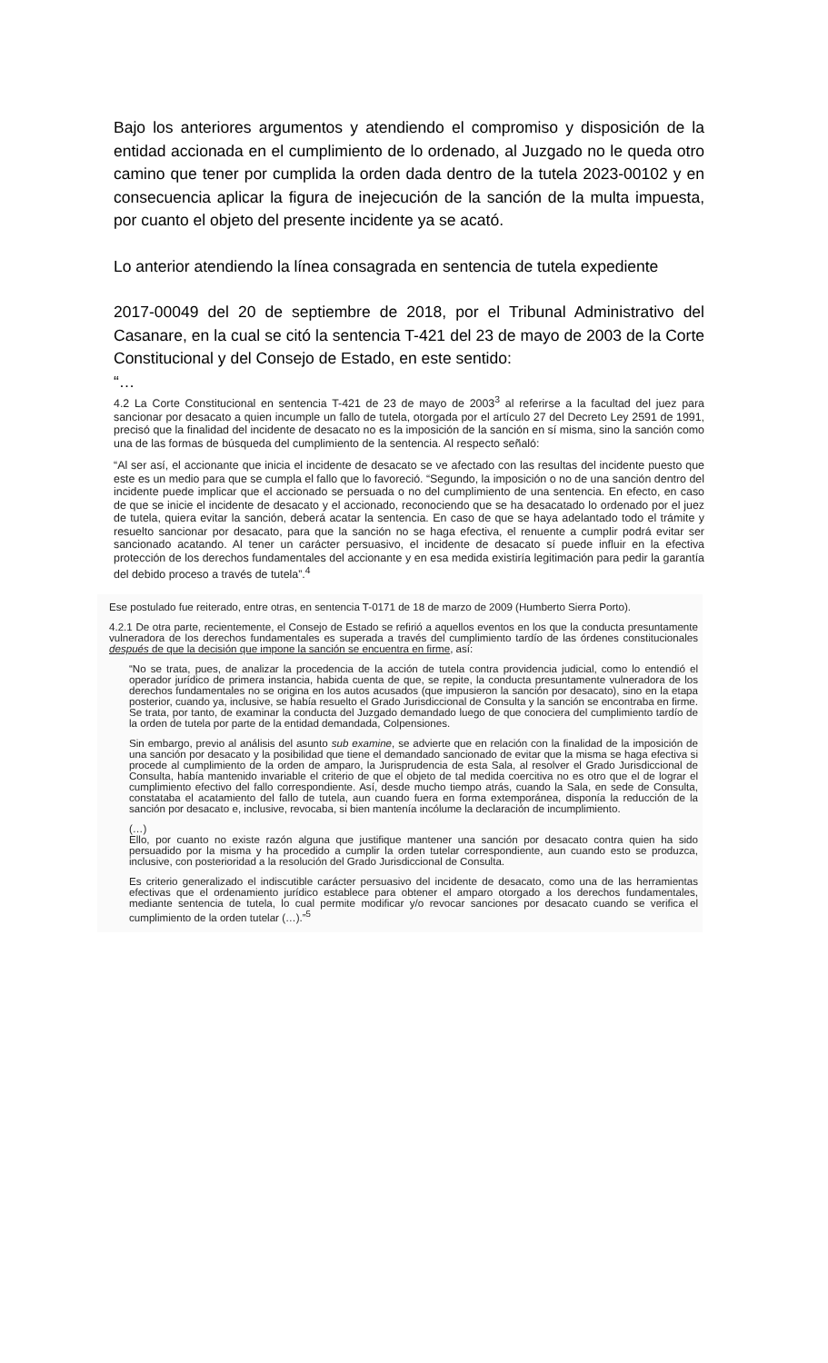Bajo los anteriores argumentos y atendiendo el compromiso y disposición de la entidad accionada en el cumplimiento de lo ordenado, al Juzgado no le queda otro camino que tener por cumplida la orden dada dentro de la tutela 2023-00102 y en consecuencia aplicar la figura de inejecución de la sanción de la multa impuesta, por cuanto el objeto del presente incidente ya se acató.
Lo anterior atendiendo la línea consagrada en sentencia de tutela expediente
2017-00049 del 20 de septiembre de 2018, por el Tribunal Administrativo del Casanare, en la cual se citó la sentencia T-421 del 23 de mayo de 2003 de la Corte Constitucional y del Consejo de Estado, en este sentido:
“…
4.2 La Corte Constitucional en sentencia T-421 de 23 de mayo de 2003<sup>3</sup> al referirse a la facultad del juez para sancionar por desacato a quien incumple un fallo de tutela, otorgada por el artículo 27 del Decreto Ley 2591 de 1991, precisó que la finalidad del incidente de desacato no es la imposición de la sanción en sí misma, sino la sanción como una de las formas de búsqueda del cumplimiento de la sentencia. Al respecto señaló:
“Al ser así, el accionante que inicia el incidente de desacato se ve afectado con las resultas del incidente puesto que este es un medio para que se cumpla el fallo que lo favoreció. “Segundo, la imposición o no de una sanción dentro del incidente puede implicar que el accionado se persuada o no del cumplimiento de una sentencia. En efecto, en caso de que se inicie el incidente de desacato y el accionado, reconociendo que se ha desacatado lo ordenado por el juez de tutela, quiera evitar la sanción, deberá acatar la sentencia. En caso de que se haya adelantado todo el trámite y resuelto sancionar por desacato, para que la sanción no se haga efectiva, el renuente a cumplir podrá evitar ser sancionado acatando. Al tener un carácter persuasivo, el incidente de desacato sí puede influir en la efectiva protección de los derechos fundamentales del accionante y en esa medida existiría legitimación para pedir la garantía del debido proceso a través de tutela”.<sup>4</sup>
Ese postulado fue reiterado, entre otras, en sentencia T-0171 de 18 de marzo de 2009 (Humberto Sierra Porto).
4.2.1 De otra parte, recientemente, el Consejo de Estado se refirió a aquellos eventos en los que la conducta presuntamente vulneradora de los derechos fundamentales es superada a través del cumplimiento tardío de las órdenes constitucionales después de que la decisión que impone la sanción se encuentra en firme, así:
“No se trata, pues, de analizar la procedencia de la acción de tutela contra providencia judicial, como lo entendió el operador jurídico de primera instancia, habida cuenta de que, se repite, la conducta presuntamente vulneradora de los derechos fundamentales no se origina en los autos acusados (que impusieron la sanción por desacato), sino en la etapa posterior, cuando ya, inclusive, se había resuelto el Grado Jurisdiccional de Consulta y la sanción se encontraba en firme. Se trata, por tanto, de examinar la conducta del Juzgado demandado luego de que conociera del cumplimiento tardío de la orden de tutela por parte de la entidad demandada, Colpensiones.
Sin embargo, previo al análisis del asunto sub examine, se advierte que en relación con la finalidad de la imposición de una sanción por desacato y la posibilidad que tiene el demandado sancionado de evitar que la misma se haga efectiva si procede al cumplimiento de la orden de amparo, la Jurisprudencia de esta Sala, al resolver el Grado Jurisdiccional de Consulta, había mantenido invariable el criterio de que el objeto de tal medida coercitiva no es otro que el de lograr el cumplimiento efectivo del fallo correspondiente. Así, desde mucho tiempo atrás, cuando la Sala, en sede de Consulta, constataba el acatamiento del fallo de tutela, aun cuando fuera en forma extemporánea, disponía la reducción de la sanción por desacato e, inclusive, revocaba, si bien mantenía incólume la declaración de incumplimiento.
(…)
Ello, por cuanto no existe razón alguna que justifique mantener una sanción por desacato contra quien ha sido persuadido por la misma y ha procedido a cumplir la orden tutelar correspondiente, aun cuando esto se produzca, inclusive, con posterioridad a la resolución del Grado Jurisdiccional de Consulta.
Es criterio generalizado el indiscutible carácter persuasivo del incidente de desacato, como una de las herramientas efectivas que el ordenamiento jurídico establece para obtener el amparo otorgado a los derechos fundamentales, mediante sentencia de tutela, lo cual permite modificar y/o revocar sanciones por desacato cuando se verifica el cumplimiento de la orden tutelar (…).”<sup>5</sup>